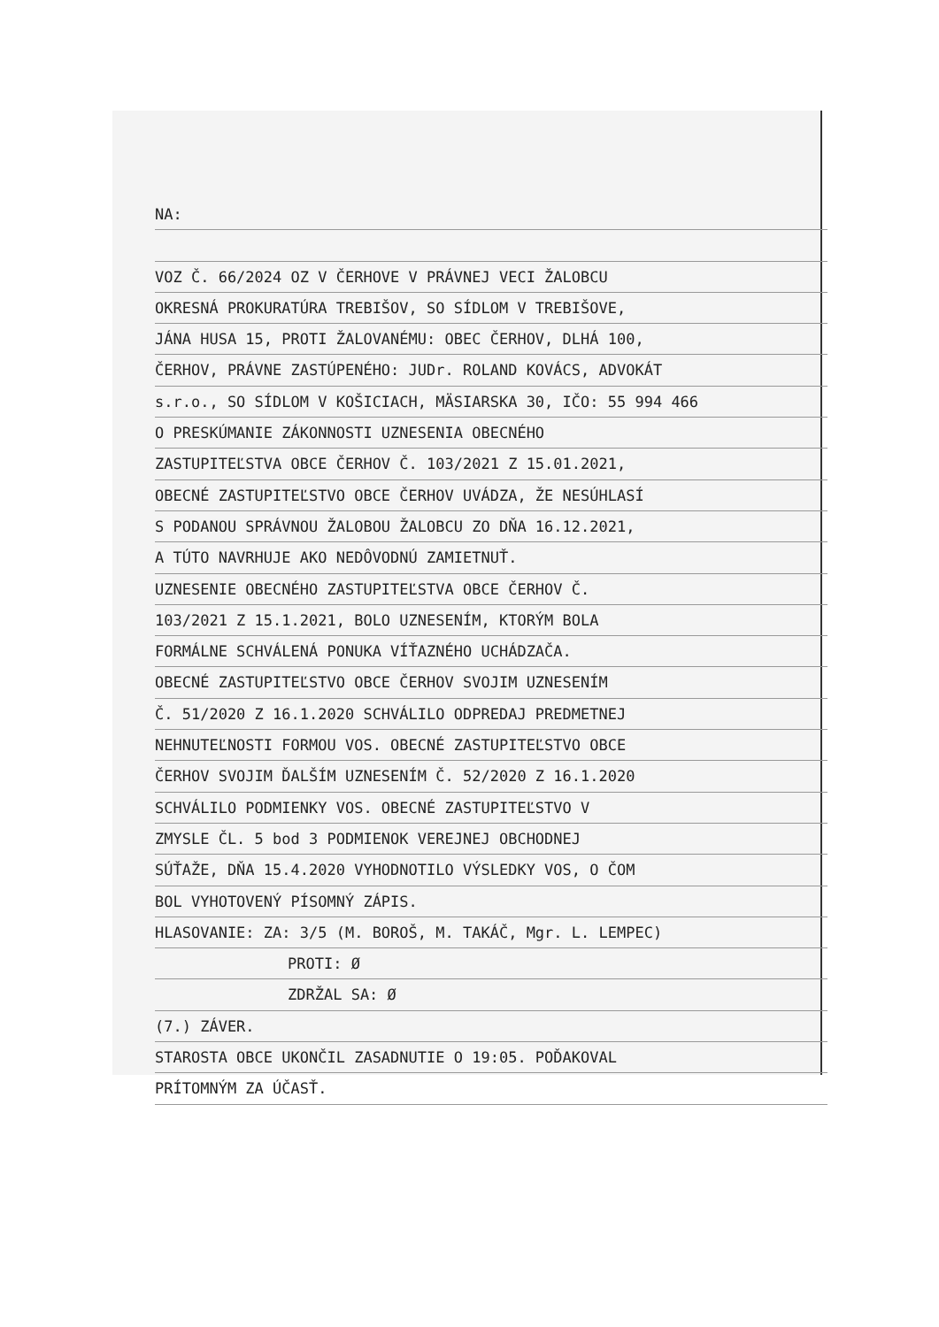NA:
VOZ Č. 66/2024 OZ V ČERHOVE V PRÁVNEJ VECI ŽALOBCU
OKRESNÁ PROKURATÚRA TREBIŠOV, SO SÍDLOM V TREBIŠOVE,
JÁNA HUSA 15, PROTI ŽALOVANÉMU: OBEC ČERHOV, DLHÁ 100,
ČERHOV, PRÁVNE ZASTÚPENÉHO: JUDr. ROLAND KOVÁCS, ADVOKÁT
s.r.o., SO SÍDLOM V KOŠICIACH, MÄSIARSKA 30, IČO: 55 994 466
O PRESKÚMANIE ZÁKONNOSTI UZNESENIA OBECNÉHO
ZASTUPITEĽSTVA OBCE ČERHOV Č. 103/2021 Z 15.01.2021,
OBECNÉ ZASTUPITEĽSTVO OBCE ČERHOV UVÁDZA, ŽE NESÚHLASÍ
S PODANOU SPRÁVNOU ŽALOBOU ŽALOBCU ZO DŇA 16.12.2021,
A TÚTO NAVRHUJE AKO NEDÔVODNÚ ZAMIETNUŤ.
UZNESENIE OBECNÉHO ZASTUPITEĽSTVA OBCE ČERHOV Č.
103/2021 Z 15.1.2021, BOLO UZNESENÍM, KTORÝM BOLA
FORMÁLNE SCHVÁLENÁ PONUKA VÍŤAZNÉHO UCHÁDZAČA.
OBECNÉ ZASTUPITEĽSTVO OBCE ČERHOV SVOJIM UZNESENÍM
Č. 51/2020 Z 16.1.2020 SCHVÁLILO ODPREDAJ PREDMETNEJ
NEHNUTEĽNOSTI FORMOU VOS. OBECNÉ ZASTUPITEĽSTVO OBCE
ČERHOV SVOJIM ĎALŠÍM UZNESENÍM Č. 52/2020 Z 16.1.2020
SCHVÁLILO PODMIENKY VOS. OBECNÉ ZASTUPITEĽSTVO V
ZMYSLE ČL. 5 bod 3 PODMIENOK VEREJNEJ OBCHODNEJ
SÚŤAŽE, DŇA 15.4.2020 VYHODNOTILO VÝSLEDKY VOS, O ČOM
BOL VYHOTOVENÝ PÍSOMNÝ ZÁPIS.
HLASOVANIE: ZA: 3/5 (M. BOROŠ, M. TAKÁČ, Mgr. L. LEMPEC)
PROTI: Ø
ZDRŽAL SA: Ø
(7.) ZÁVER.
STAROSTA OBCE UKONČIL ZASADNUTIE O 19:05. POĎAKOVAL
PRÍTOMNÝM ZA ÚČASŤ.